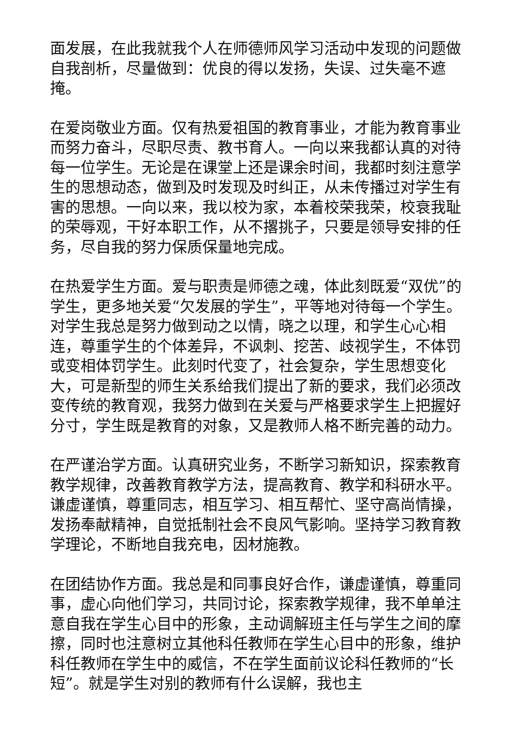面发展，在此我就我个人在师德师风学习活动中发现的问题做自我剖析，尽量做到：优良的得以发扬，失误、过失毫不遮掩。
在爱岗敬业方面。仅有热爱祖国的教育事业，才能为教育事业而努力奋斗，尽职尽责、教书育人。一向以来我都认真的对待每一位学生。无论是在课堂上还是课余时间，我都时刻注意学生的思想动态，做到及时发现及时纠正，从未传播过对学生有害的思想。一向以来，我以校为家，本着校荣我荣，校衰我耻的荣辱观，干好本职工作，从不撂挑子，只要是领导安排的任务，尽自我的努力保质保量地完成。
在热爱学生方面。爱与职责是师德之魂，体此刻既爱“双优”的学生，更多地关爱“欠发展的学生”，平等地对待每一个学生。对学生我总是努力做到动之以情，晓之以理，和学生心心相连，尊重学生的个体差异，不讽刺、挖苦、歧视学生，不体罚或变相体罚学生。此刻时代变了，社会复杂，学生思想变化大，可是新型的师生关系给我们提出了新的要求，我们必须改变传统的教育观，我努力做到在关爱与严格要求学生上把握好分寸，学生既是教育的对象，又是教师人格不断完善的动力。
在严谨治学方面。认真研究业务，不断学习新知识，探索教育教学规律，改善教育教学方法，提高教育、教学和科研水平。谦虚谨慎，尊重同志，相互学习、相互帮忙、坚守高尚情操，发扬奉献精神，自觉抵制社会不良风气影响。坚持学习教育教学理论，不断地自我充电，因材施教。
在团结协作方面。我总是和同事良好合作，谦虚谨慎，尊重同事，虚心向他们学习，共同讨论，探索教学规律，我不单单注意自我在学生心目中的形象，主动调解班主任与学生之间的摩擦，同时也注意树立其他科任教师在学生心目中的形象，维护科任教师在学生中的威信，不在学生面前议论科任教师的“长短”。就是学生对别的教师有什么误解，我也主